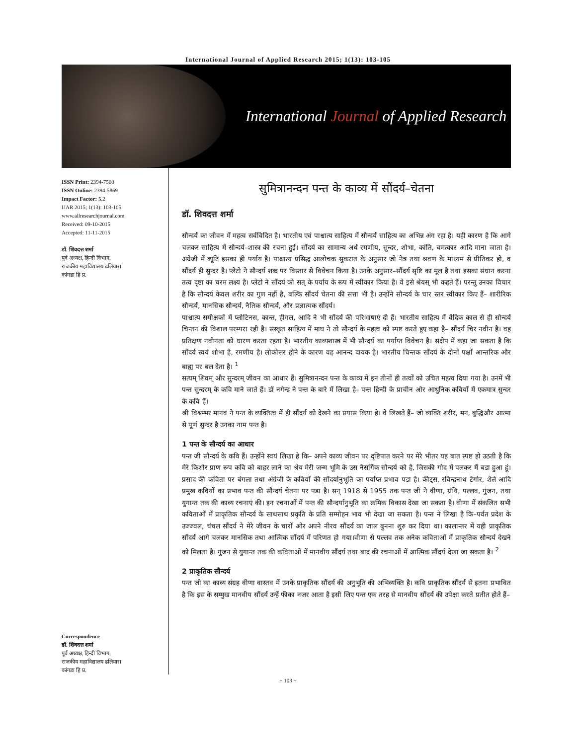International Journal of Applied Research 2015; 1(13): 103-105
International Journal of Applied Research
ISSN Print: 2394-7500
ISSN Online: 2394-5869
Impact Factor: 5.2
IJAR 2015; 1(13): 103-105
www.allresearchjournal.com
Received: 09-10-2015
Accepted: 11-11-2015
डॉ. शिवदत्त शर्मा
पूर्व अध्यक्ष, हिन्दी विभाग,
राजकीय महाविद्यालय ढलियारा
कांगडा हि प्र.
Correspondence
डॉ. शिवदत्त शर्मा
पूर्व अध्यक्ष, हिन्दी विभाग,
राजकीय महाविद्यालय ढलियारा
कांगडा हि प्र.
सुमित्रानन्दन पन्त के काव्य में सौंदर्य–चेतना
डॉ. शिवदत्त शर्मा
सौन्दर्य का जीवन में महत्व सर्वविदित है। भारतीय एवं पाश्चात्य साहित्य में सौन्दर्य साहित्य का अभिन्न अंग रहा है। यही कारण है कि आगे चलकर साहित्य में सौन्दर्य–शास्त्र की रचना हुई। सौंदर्य का सामान्य अर्थ रमणीय, सुन्दर, शोभा, कांति, चमत्कार आदि माना जाता है। अंग्रेजी में ब्यूटि इसका ही पर्याय है। पाश्चात्य प्रसिद्ध आलोचक सुकरात के अनुसार जो नेत्र तथा श्रवण के माध्यम से प्रीतिकर हो, व सौंदर्य ही सुन्दर है। प्लेटो ने सौन्दर्य शब्द पर विस्तार से विवेचन किया है। उनके अनुसार–सौंदर्य सृष्टि का मूल है तथा इसका संधान करना तत्व दृष्टा का चरम लक्ष्य है। प्लेटो ने सौंदर्य को सत् के पर्याय के रूप में स्वीकार किया है। वे इसे श्रेयस् भी कहते हैं। परन्तु उनका विचार है कि सौन्दर्य केवल शरीर का गुण नहीं है, बल्कि सौंदर्य चेतना की सत्ता भी है। उन्होंने सौन्दर्य के चार स्तर स्वीकार किए हैं– शारीरिक सौन्दर्य, मानसिक सौन्दर्य, नैतिक सौन्दर्य, और प्रज्ञात्मक सौंदर्य।
पाश्चात्य समीक्षकों में प्लोटिनस, कान्त, हीगल, आदि ने भी सौंदर्य की परिभाषाएं दी हैं। भारतीय साहित्य में वैदिक काल से ही सोन्दर्य चिन्तन की विशाल परम्परा रही है। संस्कृत साहित्य में माघ ने तो सौन्दर्य के महत्व को स्पष्ट करते हुए कहा है– सौंदर्य चिर नवीन है। वह प्रतिक्षण नवीनता को धारण करता रहता है। भारतीय काव्यशास्त्र में भी सौन्दर्य का पर्याप्त विवेचन है। संक्षेप में कहा जा सकता है कि सौंदर्य स्वयं शोभा है, रमणीय है। लोकोत्तर होने के कारण वह आनन्द दायक है। भारतीय चिन्तक सौंदर्य के दोनों पक्षों आन्तरिक और बाह्य पर बल देता है। <sup>1</sup>
सत्यम् शिवम् और सुन्दरम् जीवन का आधार हैं। सुमित्रानन्दन पन्त के काव्य में इन तीनों ही तत्वों को उचित महत्व दिया गया है। उनमें भी पन्त सुन्दरम् के कवि माने जाते हैं। डॉ नगेन्द्र ने पन्त के बारे में लिखा हे– पन्त हिन्दी के प्राचीन ओर आधुनिक कवियों में एकमात्र सुन्दर के कवि हैं।
श्री विश्वम्भर मानव ने पन्त के व्यक्तित्व में ही सौंदर्य को देखने का प्रयास किया हे। वे लिखते हैं– जो व्यक्ति शरीर, मन, बुद्धिऔर आत्मा से पूर्ण सुन्दर है उनका नाम पन्त है।
1 पन्त के सौन्दर्य का आधार
पन्त जी सौन्दर्य के कवि हैं। उन्होंने स्वयं लिखा हे कि– अपने काव्य जीवन पर दृष्टिपात करने पर मेरे भीतर यह बात स्पष्ट हो उठती है कि मेरे किशोर प्राण रूप कवि को बाहर लाने का श्रेय मेरी जन्म भूमि के उस नैसर्गिक सौन्दर्य को है, जिसकी गोद में पलकर मैं बडा हुआ हूं। प्रसाद की कविता पर बंगला तथा अंग्रेजी के कवियों की सौंदर्यानुभूति का पर्याप्त प्रभाव पडा है। कीट्स, रविन्द्रनाथ टैगोर, शैले आदि प्रमुख कवियों का प्रभाव पन्त की सौन्दर्य चेतना पर पडा है। सन् 1918 से 1955 तक पन्त जी ने वीणा, ग्रंथि, पल्लव, गुंजन, तथा युगान्त तक की काव्य रचनाएं की। इन रचनाओं में पन्त की सौन्दर्यानुभूति का क्रमिक विकास देखा जा सकता है। वीणा में संकलित सभी कविताओं में प्राकृतिक सौन्दर्य के साथसाथ प्रकृति के प्रति सम्मोहन भाव भी देखा जा सकता है। पन्त ने लिखा है कि–पर्वत प्रदेश के उज्ज्वल, चंचल सौंदर्य ने मेरे जीवन के चारों ओर अपने नीरव सौंदर्य का जाल बुनना शुरु कर दिया था। कालान्तर में यही प्राकृतिक सौंदर्य आगे चलकर मानसिक तथा आत्मिक सौंदर्य में परिणत हो गया।वीणा से पल्लव तक अनेक कविताओं में प्राकृतिक सौन्दर्य देखने को मिलता है। गुंजन से युगान्त तक की कविताओं में मानवीय सौंदर्य तथा बाद की रचनाओं में आत्मिक सौंदर्य देखा जा सकता है। <sup>2</sup>
2 प्राकृतिक सौन्दर्य
पन्त जी का काव्य संग्रह वीणा वास्तव में उनके प्राकृतिक सौंदर्य की अनुभूति की अभिव्यक्ति है। कवि प्राकृतिक सौंदर्य से इतना प्रभावित है कि इस के सम्मुख मानवीय सौंदर्य उन्हें फीका नजर आता है इसी लिए पन्त एक तरह से मानवीय सौंदर्य की उपेक्षा करते प्रतीत होते हैं–
~ 103 ~